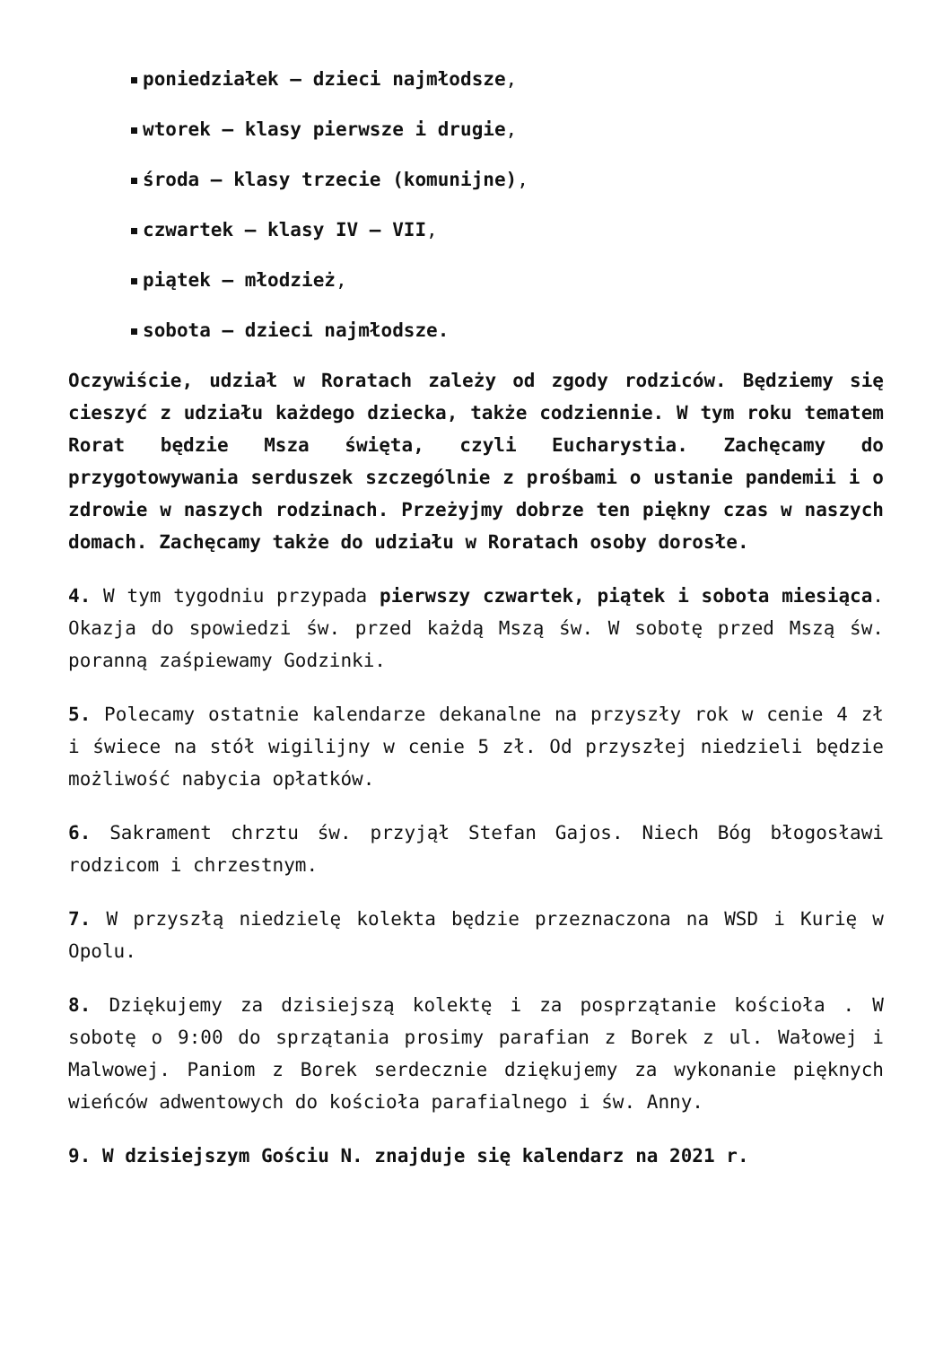poniedziałek – dzieci najmłodsze,
wtorek – klasy pierwsze i drugie,
środa – klasy trzecie (komunijne),
czwartek – klasy IV – VII,
piątek – młodzież,
sobota – dzieci najmłodsze.
Oczywiście, udział w Roratach zależy od zgody rodziców. Będziemy się cieszyć z udziału każdego dziecka, także codziennie. W tym roku tematem Rorat będzie Msza święta, czyli Eucharystia. Zachęcamy do przygotowywania serduszek szczególnie z prośbami o ustanie pandemii i o zdrowie w naszych rodzinach. Przeżyjmy dobrze ten piękny czas w naszych domach. Zachęcamy także do udziału w Roratach osoby dorosłe.
4. W tym tygodniu przypada pierwszy czwartek, piątek i sobota miesiąca. Okazja do spowiedzi św. przed każdą Mszą św. W sobotę przed Mszą św. poranną zaśpiewamy Godzinki.
5. Polecamy ostatnie kalendarze dekanalne na przyszły rok w cenie 4 zł i świece na stół wigilijny w cenie 5 zł. Od przyszłej niedzieli będzie możliwość nabycia opłatków.
6. Sakrament chrztu św. przyjął Stefan Gajos. Niech Bóg błogosławi rodzicom i chrzestnym.
7. W przyszłą niedzielę kolekta będzie przeznaczona na WSD i Kurię w Opolu.
8. Dziękujemy za dzisiejszą kolektę i za posprzątanie kościoła . W sobotę o 9:00 do sprzątania prosimy parafian z Borek z ul. Wałowej i Malwowej. Paniom z Borek serdecznie dziękujemy za wykonanie pięknych wieńców adwentowych do kościoła parafialnego i św. Anny.
9. W dzisiejszym Gościu N. znajduje się kalendarz na 2021 r.